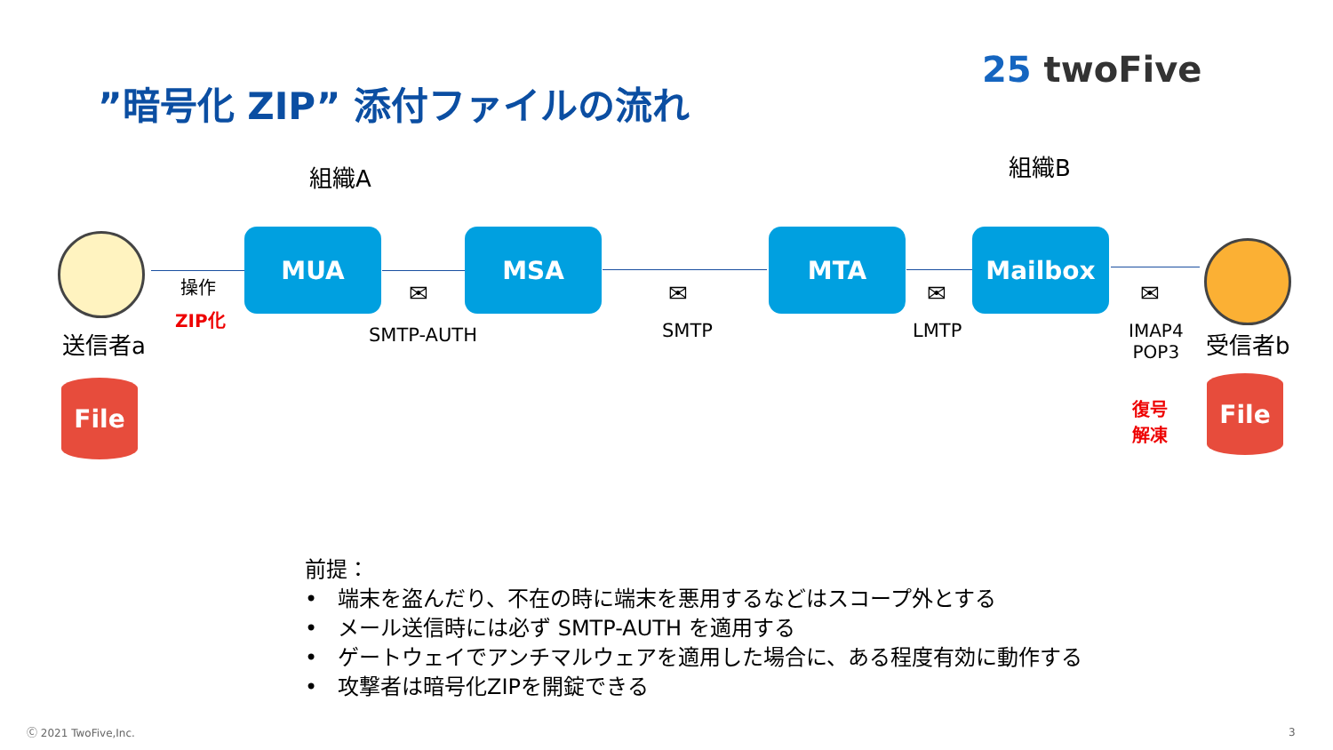”暗号化 ZIP” 添付ファイルの流れ
25 twoFive
組織A 組織B
MUA MSA MTA Mailbox
✉ ✉ ✉ ✉
操作
ZIP化
送信者a SMTP-AUTH SMTP LMTP
IMAP4
POP3
受信者b
File File
復号
解凍
前提：
• 端末を盗んだり、不在の時に端末を悪用するなどはスコープ外とする
• メール送信時には必ず SMTP-AUTH を適用する
• ゲートウェイでアンチマルウェアを適用した場合に、ある程度有効に動作する
• 攻撃者は暗号化ZIPを開錠できる
Ⓒ 2021 TwoFive,Inc. 3